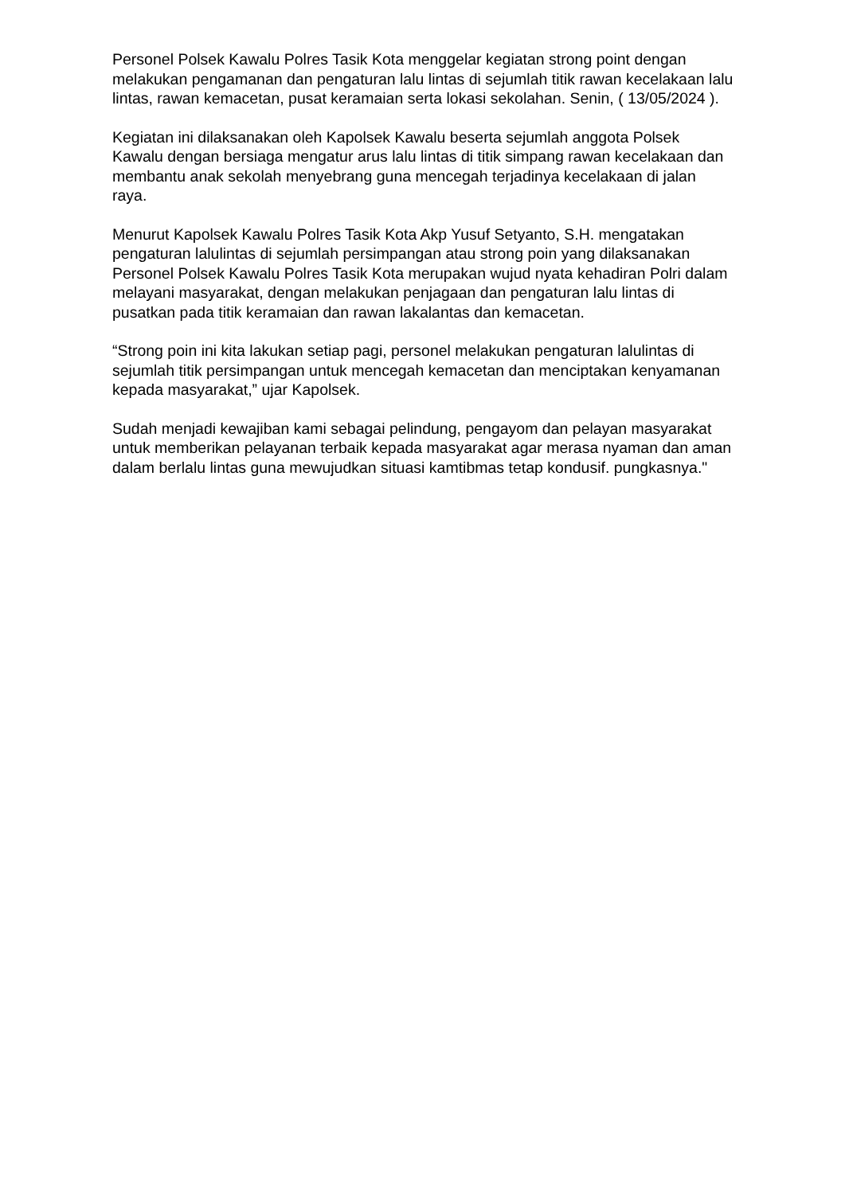Personel Polsek Kawalu Polres Tasik Kota menggelar kegiatan strong point dengan melakukan pengamanan dan pengaturan lalu lintas di sejumlah titik rawan kecelakaan lalu lintas, rawan kemacetan, pusat keramaian serta lokasi sekolahan. Senin, ( 13/05/2024 ).
Kegiatan ini dilaksanakan oleh Kapolsek Kawalu beserta sejumlah anggota Polsek Kawalu dengan bersiaga mengatur arus lalu lintas di titik simpang rawan kecelakaan dan membantu anak sekolah menyebrang guna mencegah terjadinya kecelakaan di jalan raya.
Menurut Kapolsek Kawalu Polres Tasik Kota Akp Yusuf Setyanto, S.H. mengatakan pengaturan lalulintas di sejumlah persimpangan atau strong poin yang dilaksanakan Personel Polsek Kawalu Polres Tasik Kota merupakan wujud nyata kehadiran Polri dalam melayani masyarakat, dengan melakukan penjagaan dan pengaturan lalu lintas di pusatkan pada titik keramaian dan rawan lakalantas dan kemacetan.
“Strong poin ini kita lakukan setiap pagi, personel melakukan pengaturan lalulintas di sejumlah titik persimpangan untuk mencegah kemacetan dan menciptakan kenyamanan kepada masyarakat,” ujar Kapolsek.
Sudah menjadi kewajiban kami sebagai pelindung, pengayom dan pelayan masyarakat untuk memberikan pelayanan terbaik kepada masyarakat agar merasa nyaman dan aman dalam berlalu lintas guna mewujudkan situasi kamtibmas tetap kondusif. pungkasnya."